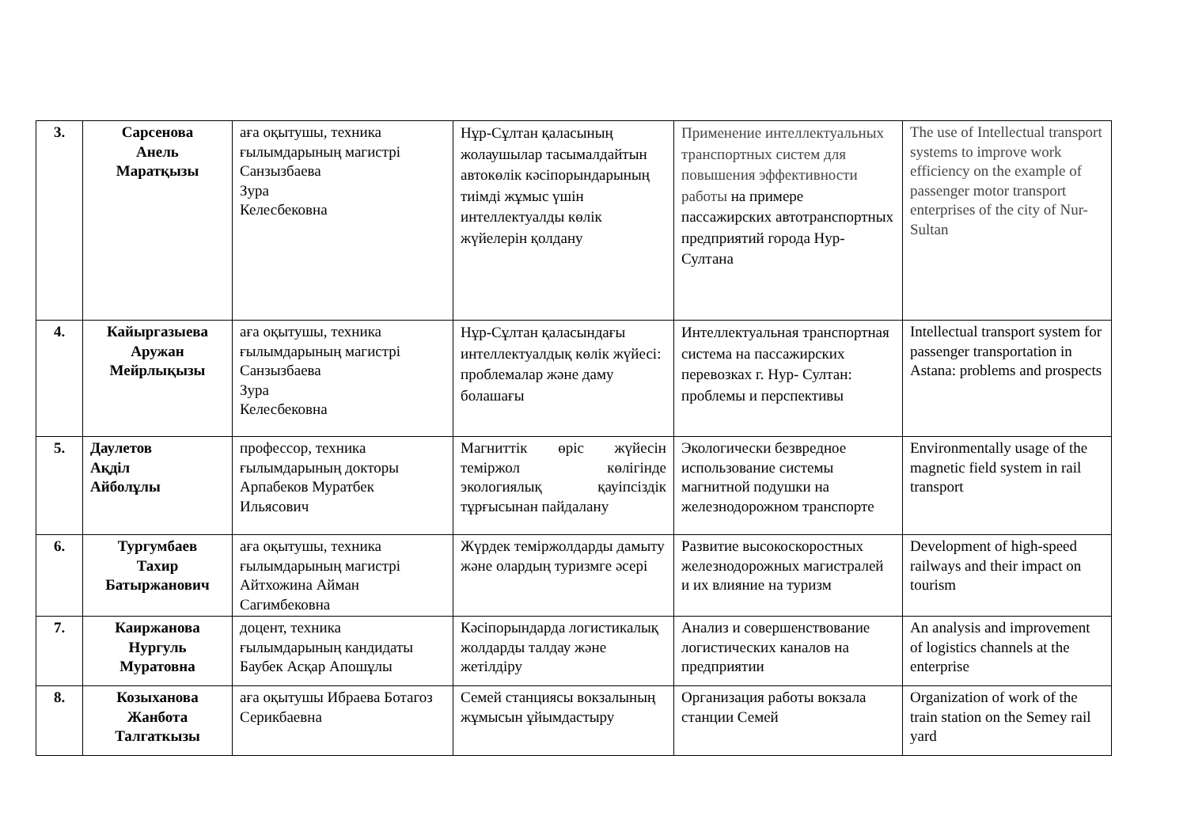| 3. | Сарсенова Анель Маратқызы | аға оқытушы, техника ғылымдарының магистрі Санзызбаева Зура Келесбековна | Нұр-Сұлтан қаласының жолаушылар тасымалдайтын автокөлік кәсіпорындарының тиімді жұмыс үшін интеллектуалды көлік жүйелерін қолдану | Применение интеллектуальных транспортных систем для повышения эффективности работы на примере пассажирских автотранспортных предприятий города Нур-Султана | The use of Intellectual transport systems to improve work efficiency on the example of passenger motor transport enterprises of the city of Nur-Sultan |
| 4. | Кайыргазыева Аружан Мейрлықызы | аға оқытушы, техника ғылымдарының магистрі Санзызбаева Зура Келесбековна | Нұр-Сұлтан қаласындағы интеллектуалдық көлік жүйесі: проблемалар және даму болашағы | Интеллектуальная транспортная система на пассажирских перевозках г. Нур- Султан: проблемы и перспективы | Intellectual transport system for passenger transportation in Astana: problems and prospects |
| 5. | Даулетов Ақділ Айболұлы | профессор, техника ғылымдарының докторы Арпабеков Муратбек Ильясович | Магниттік өріс жүйесін теміржол көлігінде экологиялық қауіпсіздік тұрғысынан пайдалану | Экологически безвредное использование системы магнитной подушки на железнодорожном транспорте | Environmentally usage of the magnetic field system in rail transport |
| 6. | Тургумбаев Тахир Батыржанович | аға оқытушы, техника ғылымдарының магистрі Айтхожина Айман Сагимбековна | Жүрдек теміржолдарды дамыту және олардың туризмге әсері | Развитие высокоскоростных железнодорожных магистралей и их влияние на туризм | Development of high-speed railways and their impact on tourism |
| 7. | Каиржанова Нургуль Муратовна | доцент, техника ғылымдарының кандидаты Баубек Асқар Апошұлы | Кәсіпорындарда логистикалық жолдарды талдау және жетілдіру | Анализ и совершенствование логистических каналов на предприятии | An analysis and improvement of logistics channels at the enterprise |
| 8. | Козыханова Жанбота Талгаткызы | аға оқытушы Ибраева Ботагоз Серикбаевна | Семей станциясы вокзалының жұмысын ұйымдастыру | Организация работы вокзала станции Семей | Organization of work of the train station on the Semey rail yard |